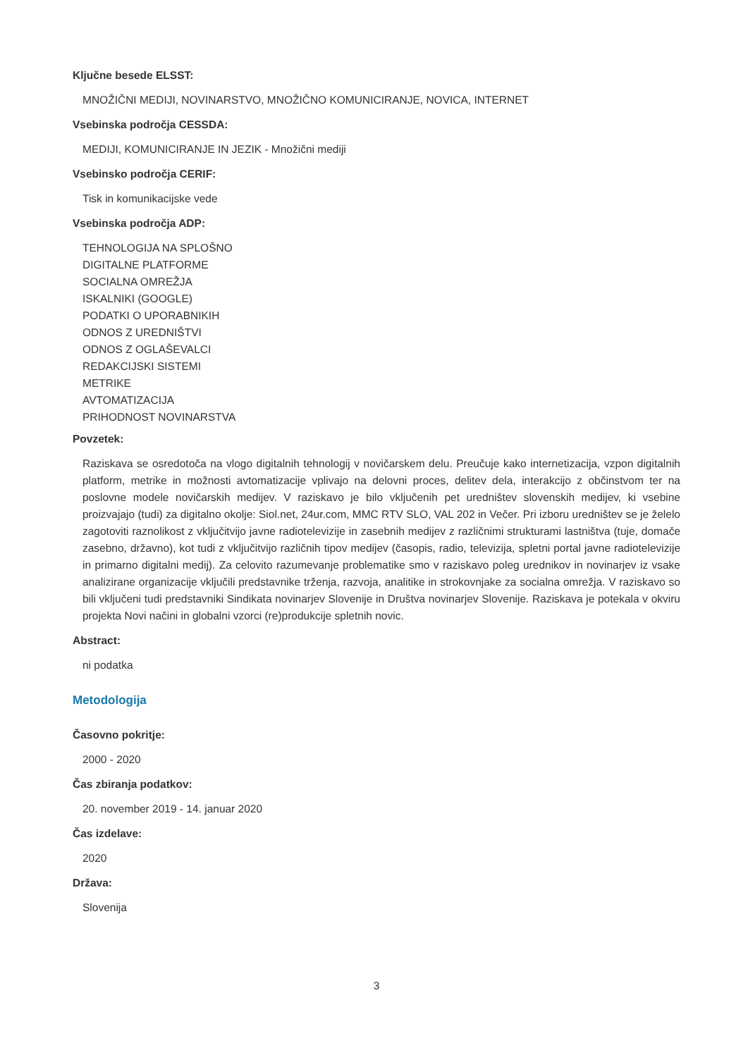Ključne besede ELSST:
MNOŽIČNI MEDIJI, NOVINARSTVO, MNOŽIČNO KOMUNICIRANJE, NOVICA, INTERNET
Vsebinska področja CESSDA:
MEDIJI, KOMUNICIRANJE IN JEZIK - Množični mediji
Vsebinsko področja CERIF:
Tisk in komunikacijske vede
Vsebinska področja ADP:
TEHNOLOGIJA NA SPLOŠNO
DIGITALNE PLATFORME
SOCIALNA OMREŽJA
ISKALNIKI (GOOGLE)
PODATKI O UPORABNIKIH
ODNOS Z UREDNIŠTVI
ODNOS Z OGLAŠEVALCI
REDAKCIJSKI SISTEMI
METRIKE
AVTOMATIZACIJA
PRIHODNOST NOVINARSTVA
Povzetek:
Raziskava se osredotoča na vlogo digitalnih tehnologij v novičarskem delu. Preučuje kako internetizacija, vzpon digitalnih platform, metrike in možnosti avtomatizacije vplivajo na delovni proces, delitev dela, interakcijo z občinstvom ter na poslovne modele novičarskih medijev. V raziskavo je bilo vključenih pet uredništev slovenskih medijev, ki vsebine proizvajajo (tudi) za digitalno okolje: Siol.net, 24ur.com, MMC RTV SLO, VAL 202 in Večer. Pri izboru uredništev se je želelo zagotoviti raznolikost z vključitvijo javne radiotelevizije in zasebnih medijev z različnimi strukturami lastništva (tuje, domače zasebno, državno), kot tudi z vključitvijo različnih tipov medijev (časopis, radio, televizija, spletni portal javne radiotelevizije in primarno digitalni medij). Za celovito razumevanje problematike smo v raziskavo poleg urednikov in novinarjev iz vsake analizirane organizacije vključili predstavnike trženja, razvoja, analitike in strokovnjake za socialna omrežja. V raziskavo so bili vključeni tudi predstavniki Sindikata novinarjev Slovenije in Društva novinarjev Slovenije. Raziskava je potekala v okviru projekta Novi načini in globalni vzorci (re)produkcije spletnih novic.
Abstract:
ni podatka
Metodologija
Časovno pokritje:
2000 - 2020
Čas zbiranja podatkov:
20. november 2019 - 14. januar 2020
Čas izdelave:
2020
Država:
Slovenija
3